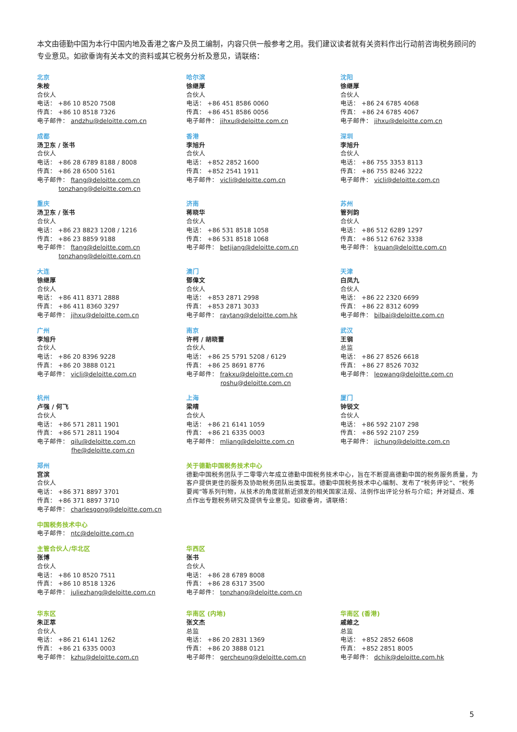本文由德勤中国为本行中国内地及香港之客户及员工编制，内容只供一般参考之用。我们建议读者就有关资料作出行动前咨询税务顾问的专业意见。如欲垂询有关本文的资料或其它税务分析及意见，请联络：
北京
朱桉
合伙人
电话： +86 10 8520 7508
传真： +86 10 8518 7326
电子邮件： andzhu@deloitte.com.cn
哈尔滨
徐继厚
合伙人
电话： +86 451 8586 0060
传真： +86 451 8586 0056
电子邮件： jihxu@deloitte.com.cn
沈阳
徐继厚
合伙人
电话： +86 24 6785 4068
传真： +86 24 6785 4067
电子邮件： jihxu@deloitte.com.cn
成都
汤卫东 / 张书
合伙人
电话： +86 28 6789 8188 / 8008
传真： +86 28 6500 5161
电子邮件： ftang@deloitte.com.cn
tonzhang@deloitte.com.cn
香港
李旭升
合伙人
电话： +852 2852 1600
传真： +852 2541 1911
电子邮件： vicli@deloitte.com.cn
深圳
李旭升
合伙人
电话： +86 755 3353 8113
传真： +86 755 8246 3222
电子邮件： vicli@deloitte.com.cn
重庆
汤卫东 / 张书
合伙人
电话： +86 23 8823 1208 / 1216
传真： +86 23 8859 9188
电子邮件： ftang@deloitte.com.cn
tonzhang@deloitte.com.cn
济南
蒋晓华
合伙人
电话： +86 531 8518 1058
传真： +86 531 8518 1068
电子邮件： betjiang@deloitte.com.cn
苏州
管列韵
合伙人
电话： +86 512 6289 1297
传真： +86 512 6762 3338
电子邮件： kguan@deloitte.com.cn
大连
徐继厚
合伙人
电话： +86 411 8371 2888
传真： +86 411 8360 3297
电子邮件： jihxu@deloitte.com.cn
澳门
鄧偉文
合伙人
电话： +853 2871 2998
传真： +853 2871 3033
电子邮件： raytang@deloitte.com.hk
天津
白凤九
合伙人
电话： +86 22 2320 6699
传真： +86 22 8312 6099
电子邮件： bilbai@deloitte.com.cn
广州
李旭升
合伙人
电话： +86 20 8396 9228
传真： +86 20 3888 0121
电子邮件： vicli@deloitte.com.cn
南京
许柯 / 胡晓蕾
合伙人
电话： +86 25 5791 5208 / 6129
传真： +86 25 8691 8776
电子邮件： frakxu@deloitte.com.cn
roshu@deloitte.com.cn
武汉
王钢
总监
电话： +86 27 8526 6618
传真： +86 27 8526 7032
电子邮件： leowang@deloitte.com.cn
杭州
卢强 / 何飞
合伙人
电话： +86 571 2811 1901
传真： +86 571 2811 1904
电子邮件： qilu@deloitte.com.cn
fhe@deloitte.com.cn
上海
梁晴
合伙人
电话： +86 21 6141 1059
传真： +86 21 6335 0003
电子邮件： mliang@deloitte.com.cn
厦门
钟锐文
合伙人
电话： +86 592 2107 298
传真： +86 592 2107 259
电子邮件： jichung@deloitte.com.cn
郑州
宫滨
合伙人
电话： +86 371 8897 3701
传真： +86 371 8897 3710
电子邮件： charlesgong@deloitte.com.cn
关于德勤中国税务技术中心
德勤中国税务团队于二零零六年成立德勤中国税务技术中心，旨在不断提高德勤中国的税务服务质量，为客户提供更佳的服务及协助税务团队出类拔萃。德勤中国税务技术中心编制、发布了“税务评论”、“税务要闻”等系列刊物，从技术的角度就新近颁发的相关国家法规、法例作出评论分析与介绍；并对疑点、难点作出专题税务研究及提供专业意见。如欲垂询，请联络：
中国税务技术中心
电子邮件： ntc@deloitte.com.cn
主管合伙人/华北区
张博
合伙人
电话： +86 10 8520 7511
传真： +86 10 8518 1326
电子邮件： juliezhang@deloitte.com.cn
华西区
张书
合伙人
电话： +86 28 6789 8008
传真： +86 28 6317 3500
电子邮件： tonzhang@deloitte.com.cn
华东区
朱正萃
合伙人
电话： +86 21 6141 1262
传真： +86 21 6335 0003
电子邮件： kzhu@deloitte.com.cn
华南区 (内地)
张文杰
总监
电话： +86 20 2831 1369
传真： +86 20 3888 0121
电子邮件： gercheung@deloitte.com.cn
华南区 (香港)
戚維之
总监
电话： +852 2852 6608
传真： +852 2851 8005
电子邮件： dchik@deloitte.com.hk
5